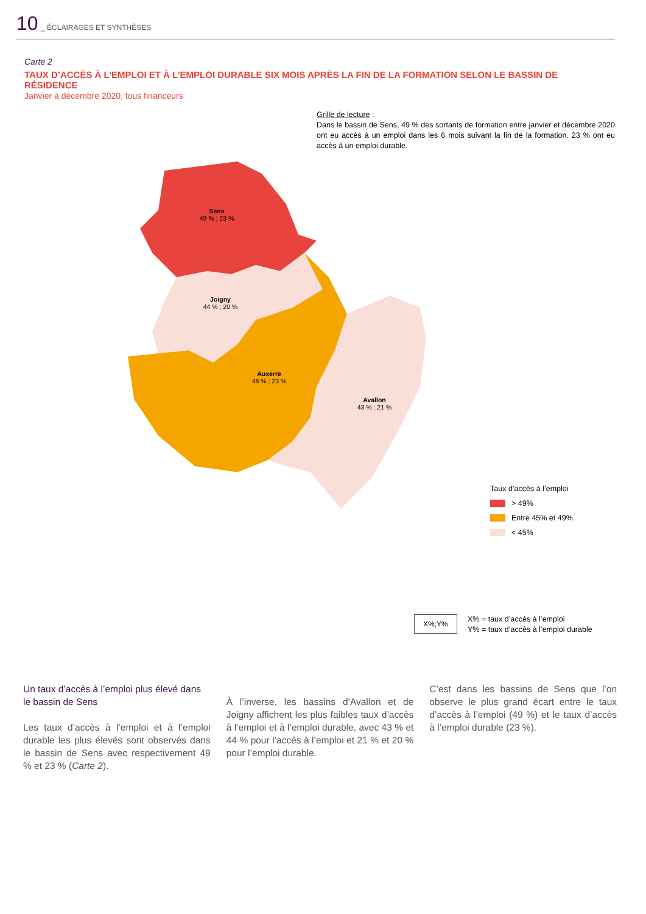10 _ ÉCLAIRAGES ET SYNTHÈSES
Carte 2
TAUX D’ACCÈS À L’EMPLOI ET À L’EMPLOI DURABLE SIX MOIS APRÈS LA FIN DE LA FORMATION SELON LE BASSIN DE RÉSIDENCE
Janvier à décembre 2020, tous financeurs
Grille de lecture :
Dans le bassin de Sens, 49 % des sortants de formation entre janvier et décembre 2020 ont eu accès à un emploi dans les 6 mois suivant la fin de la formation. 23 % ont eu accès à un emploi durable.
Sens
49 % ; 23 %
Joigny
44 % ; 20 %
Auxerre
48 % ; 23 %
Avallon
43 % ; 21 %
Taux d’accès à l’emploi
> 49%
Entre 45% et 49%
< 45%
X%;Y%
X% = taux d’accès à l’emploi
Y% = taux d’accès à l’emploi durable
Un taux d’accès à l’emploi plus élevé dans le bassin de Sens
Les taux d’accès à l’emploi et à l’emploi durable les plus élevés sont observés dans le bassin de Sens avec respectivement 49 % et 23 % (Carte 2).
À l’inverse, les bassins d’Avallon et de Joigny affichent les plus faibles taux d’accès à l’emploi et à l’emploi durable, avec 43 % et 44 % pour l’accès à l’emploi et 21 % et 20 % pour l’emploi durable.
C’est dans les bassins de Sens que l’on observe le plus grand écart entre le taux d’accès à l’emploi (49 %) et le taux d’accès à l’emploi durable (23 %).